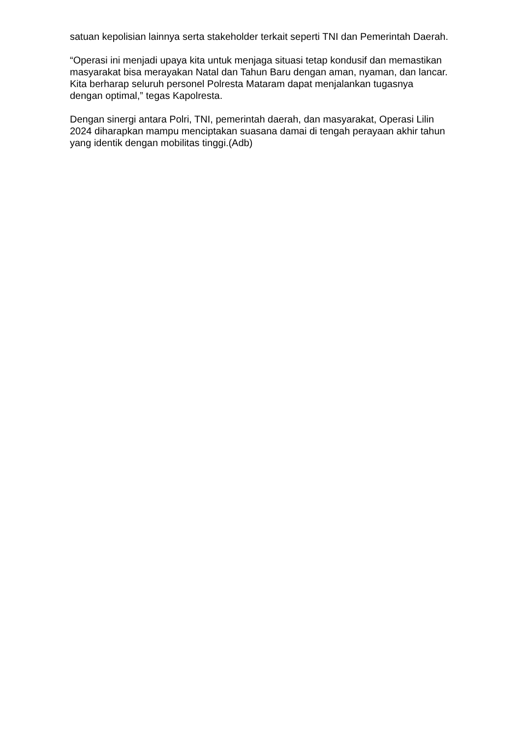satuan kepolisian lainnya serta stakeholder terkait seperti TNI dan Pemerintah Daerah.
“Operasi ini menjadi upaya kita untuk menjaga situasi tetap kondusif dan memastikan masyarakat bisa merayakan Natal dan Tahun Baru dengan aman, nyaman, dan lancar. Kita berharap seluruh personel Polresta Mataram dapat menjalankan tugasnya dengan optimal,” tegas Kapolresta.
Dengan sinergi antara Polri, TNI, pemerintah daerah, dan masyarakat, Operasi Lilin 2024 diharapkan mampu menciptakan suasana damai di tengah perayaan akhir tahun yang identik dengan mobilitas tinggi.(Adb)